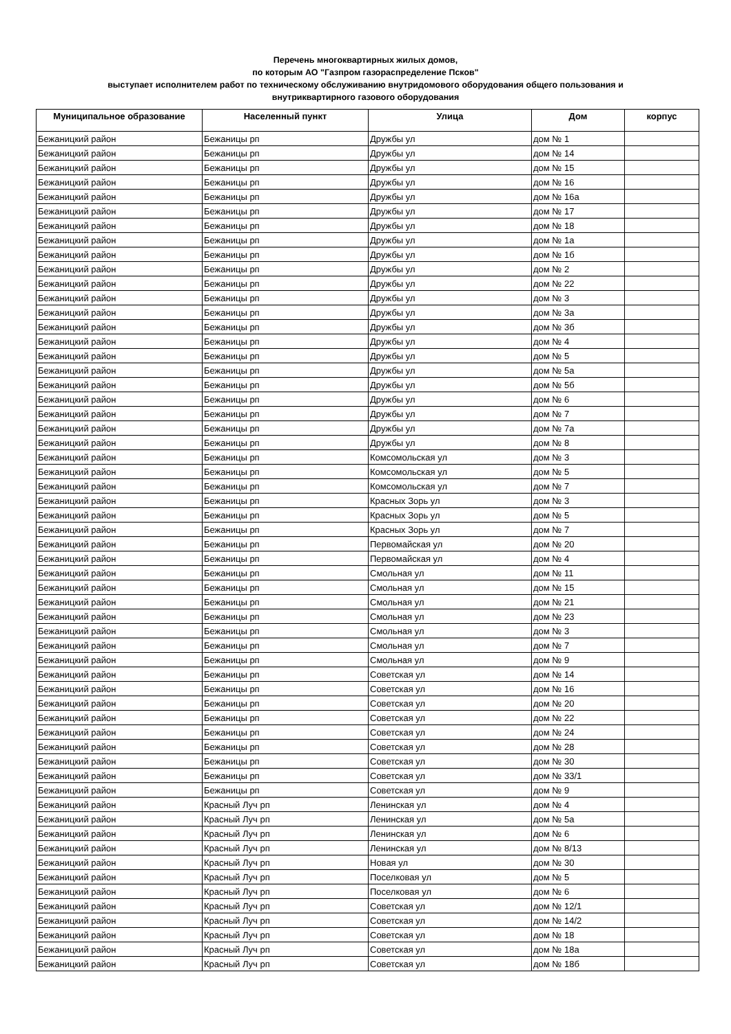Перечень многоквартирных жилых домов,
по которым АО "Газпром газораспределение Псков"
выступает исполнителем работ по техническому обслуживанию внутридомового оборудования общего пользования и
внутриквартирного газового оборудования
| Муниципальное образование | Населенный пункт | Улица | Дом | корпус |
| --- | --- | --- | --- | --- |
| Бежаницкий район | Бежаницы рп | Дружбы ул | дом № 1 | |
| Бежаницкий район | Бежаницы рп | Дружбы ул | дом № 14 | |
| Бежаницкий район | Бежаницы рп | Дружбы ул | дом № 15 | |
| Бежаницкий район | Бежаницы рп | Дружбы ул | дом № 16 | |
| Бежаницкий район | Бежаницы рп | Дружбы ул | дом № 16а | |
| Бежаницкий район | Бежаницы рп | Дружбы ул | дом № 17 | |
| Бежаницкий район | Бежаницы рп | Дружбы ул | дом № 18 | |
| Бежаницкий район | Бежаницы рп | Дружбы ул | дом № 1а | |
| Бежаницкий район | Бежаницы рп | Дружбы ул | дом № 1б | |
| Бежаницкий район | Бежаницы рп | Дружбы ул | дом № 2 | |
| Бежаницкий район | Бежаницы рп | Дружбы ул | дом № 22 | |
| Бежаницкий район | Бежаницы рп | Дружбы ул | дом № 3 | |
| Бежаницкий район | Бежаницы рп | Дружбы ул | дом № 3а | |
| Бежаницкий район | Бежаницы рп | Дружбы ул | дом № 3б | |
| Бежаницкий район | Бежаницы рп | Дружбы ул | дом № 4 | |
| Бежаницкий район | Бежаницы рп | Дружбы ул | дом № 5 | |
| Бежаницкий район | Бежаницы рп | Дружбы ул | дом № 5а | |
| Бежаницкий район | Бежаницы рп | Дружбы ул | дом № 5б | |
| Бежаницкий район | Бежаницы рп | Дружбы ул | дом № 6 | |
| Бежаницкий район | Бежаницы рп | Дружбы ул | дом № 7 | |
| Бежаницкий район | Бежаницы рп | Дружбы ул | дом № 7а | |
| Бежаницкий район | Бежаницы рп | Дружбы ул | дом № 8 | |
| Бежаницкий район | Бежаницы рп | Комсомольская ул | дом № 3 | |
| Бежаницкий район | Бежаницы рп | Комсомольская ул | дом № 5 | |
| Бежаницкий район | Бежаницы рп | Комсомольская ул | дом № 7 | |
| Бежаницкий район | Бежаницы рп | Красных Зорь ул | дом № 3 | |
| Бежаницкий район | Бежаницы рп | Красных Зорь ул | дом № 5 | |
| Бежаницкий район | Бежаницы рп | Красных Зорь ул | дом № 7 | |
| Бежаницкий район | Бежаницы рп | Первомайская ул | дом № 20 | |
| Бежаницкий район | Бежаницы рп | Первомайская ул | дом № 4 | |
| Бежаницкий район | Бежаницы рп | Смольная ул | дом № 11 | |
| Бежаницкий район | Бежаницы рп | Смольная ул | дом № 15 | |
| Бежаницкий район | Бежаницы рп | Смольная ул | дом № 21 | |
| Бежаницкий район | Бежаницы рп | Смольная ул | дом № 23 | |
| Бежаницкий район | Бежаницы рп | Смольная ул | дом № 3 | |
| Бежаницкий район | Бежаницы рп | Смольная ул | дом № 7 | |
| Бежаницкий район | Бежаницы рп | Смольная ул | дом № 9 | |
| Бежаницкий район | Бежаницы рп | Советская ул | дом № 14 | |
| Бежаницкий район | Бежаницы рп | Советская ул | дом № 16 | |
| Бежаницкий район | Бежаницы рп | Советская ул | дом № 20 | |
| Бежаницкий район | Бежаницы рп | Советская ул | дом № 22 | |
| Бежаницкий район | Бежаницы рп | Советская ул | дом № 24 | |
| Бежаницкий район | Бежаницы рп | Советская ул | дом № 28 | |
| Бежаницкий район | Бежаницы рп | Советская ул | дом № 30 | |
| Бежаницкий район | Бежаницы рп | Советская ул | дом № 33/1 | |
| Бежаницкий район | Бежаницы рп | Советская ул | дом № 9 | |
| Бежаницкий район | Красный Луч рп | Ленинская ул | дом № 4 | |
| Бежаницкий район | Красный Луч рп | Ленинская ул | дом № 5а | |
| Бежаницкий район | Красный Луч рп | Ленинская ул | дом № 6 | |
| Бежаницкий район | Красный Луч рп | Ленинская ул | дом № 8/13 | |
| Бежаницкий район | Красный Луч рп | Новая ул | дом № 30 | |
| Бежаницкий район | Красный Луч рп | Поселковая ул | дом № 5 | |
| Бежаницкий район | Красный Луч рп | Поселковая ул | дом № 6 | |
| Бежаницкий район | Красный Луч рп | Советская ул | дом № 12/1 | |
| Бежаницкий район | Красный Луч рп | Советская ул | дом № 14/2 | |
| Бежаницкий район | Красный Луч рп | Советская ул | дом № 18 | |
| Бежаницкий район | Красный Луч рп | Советская ул | дом № 18а | |
| Бежаницкий район | Красный Луч рп | Советская ул | дом № 18б | |